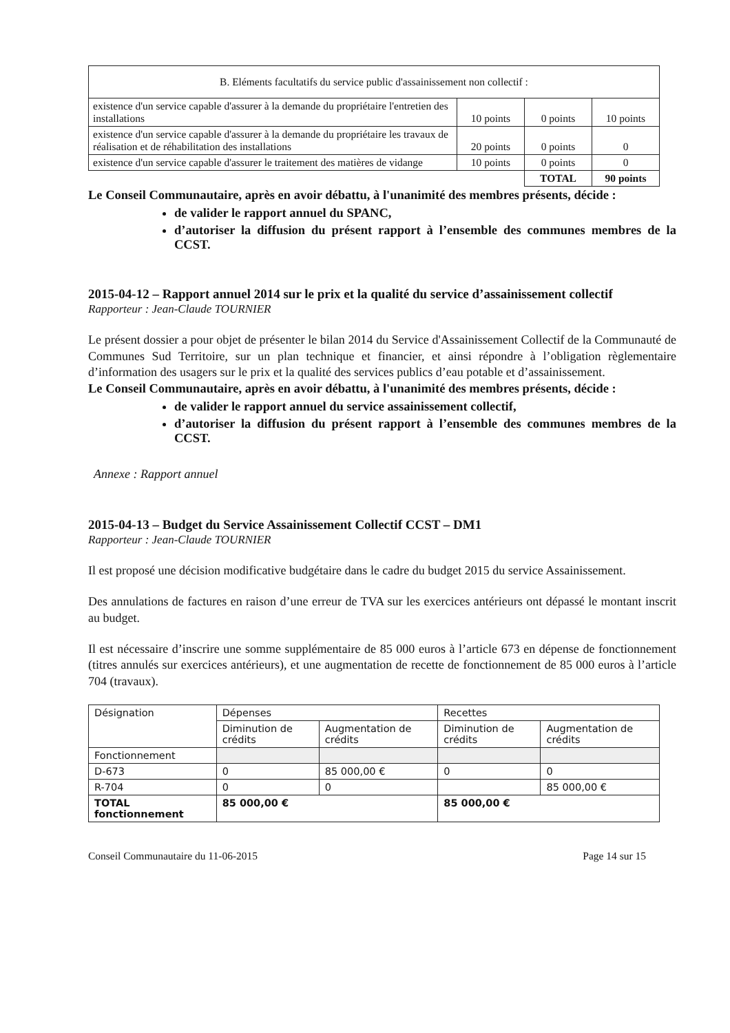| B. Eléments facultatifs du service public d'assainissement non collectif : | | | |
| existence d'un service capable d'assurer à la demande du propriétaire l'entretien des installations | 10 points | 0 points | 10 points |
| existence d'un service capable d'assurer à la demande du propriétaire les travaux de réalisation et de réhabilitation des installations | 20 points | 0 points | 0 |
| existence d'un service capable d'assurer le traitement des matières de vidange | 10 points | 0 points | 0 |
| | | TOTAL | 90 points |
Le Conseil Communautaire, après en avoir débattu, à l'unanimité des membres présents, décide :
de valider le rapport annuel du SPANC,
d’autoriser la diffusion du présent rapport à l’ensemble des communes membres de la CCST.
2015-04-12 – Rapport annuel 2014 sur le prix et la qualité du service d’assainissement collectif
Rapporteur : Jean-Claude TOURNIER
Le présent dossier a pour objet de présenter le bilan 2014 du Service d'Assainissement Collectif de la Communauté de Communes Sud Territoire, sur un plan technique et financier, et ainsi répondre à l’obligation règlementaire d’information des usagers sur le prix et la qualité des services publics d’eau potable et d’assainissement.
Le Conseil Communautaire, après en avoir débattu, à l'unanimité des membres présents, décide :
de valider le rapport annuel du service assainissement collectif,
d’autoriser la diffusion du présent rapport à l’ensemble des communes membres de la CCST.
Annexe : Rapport annuel
2015-04-13 – Budget du Service Assainissement Collectif CCST – DM1
Rapporteur : Jean-Claude TOURNIER
Il est proposé une décision modificative budgétaire dans le cadre du budget 2015 du service Assainissement.
Des annulations de factures en raison d’une erreur de TVA sur les exercices antérieurs ont dépassé le montant inscrit au budget.
Il est nécessaire d’inscrire une somme supplémentaire de 85 000 euros à l’article 673 en dépense de fonctionnement (titres annulés sur exercices antérieurs), et une augmentation de recette de fonctionnement de 85 000 euros à l’article 704 (travaux).
| Désignation | Dépenses | | Recettes | |
| | Diminution de crédits | Augmentation de crédits | Diminution de crédits | Augmentation de crédits |
| Fonctionnement | | | | |
| D-673 | 0 | 85 000,00 € | 0 | 0 |
| R-704 | 0 | 0 | | 85 000,00 € |
| TOTAL fonctionnement | 85 000,00 € | | 85 000,00 € | |
Conseil Communautaire du 11-06-2015 Page 14 sur 15